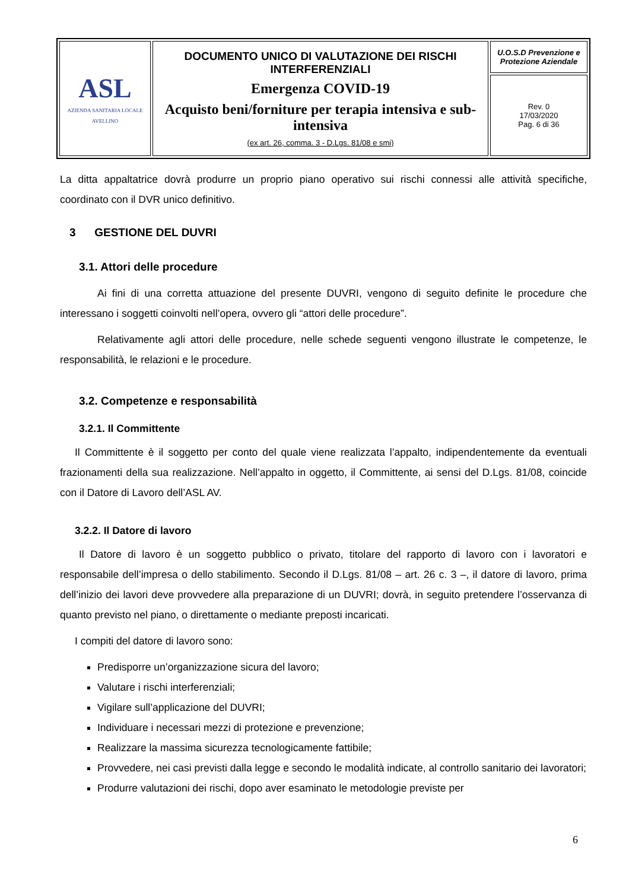| ASL AZIENDA SANITARIA LOCALE AVELLINO | DOCUMENTO UNICO DI VALUTAZIONE DEI RISCHI INTERFERENZIALI Emergenza COVID-19 Acquisto beni/forniture per terapia intensiva e sub-intensiva (ex art. 26, comma. 3 - D.Lgs. 81/08 e smi) | U.O.S.D Prevenzione e Protezione Aziendale |
| | | Rev. 0 17/03/2020 Pag. 6 di 36 |
La ditta appaltatrice dovrà produrre un proprio piano operativo sui rischi connessi alle attività specifiche, coordinato con il DVR unico definitivo.
3 GESTIONE DEL DUVRI
3.1. Attori delle procedure
Ai fini di una corretta attuazione del presente DUVRI, vengono di seguito definite le procedure che interessano i soggetti coinvolti nell’opera, ovvero gli “attori delle procedure”.
Relativamente agli attori delle procedure, nelle schede seguenti vengono illustrate le competenze, le responsabilità, le relazioni e le procedure.
3.2. Competenze e responsabilità
3.2.1. Il Committente
Il Committente è il soggetto per conto del quale viene realizzata l’appalto, indipendentemente da eventuali frazionamenti della sua realizzazione. Nell’appalto in oggetto, il Committente, ai sensi del D.Lgs. 81/08, coincide con il Datore di Lavoro dell’ASL AV.
3.2.2. Il Datore di lavoro
Il Datore di lavoro è un soggetto pubblico o privato, titolare del rapporto di lavoro con i lavoratori e responsabile dell’impresa o dello stabilimento. Secondo il D.Lgs. 81/08 – art. 26 c. 3 –, il datore di lavoro, prima dell’inizio dei lavori deve provvedere alla preparazione di un DUVRI; dovrà, in seguito pretendere l’osservanza di quanto previsto nel piano, o direttamente o mediante preposti incaricati.
I compiti del datore di lavoro sono:
Predisporre un’organizzazione sicura del lavoro;
Valutare i rischi interferenziali;
Vigilare sull’applicazione del DUVRI;
Individuare i necessari mezzi di protezione e prevenzione;
Realizzare la massima sicurezza tecnologicamente fattibile;
Provvedere, nei casi previsti dalla legge e secondo le modalità indicate, al controllo sanitario dei lavoratori;
Produrre valutazioni dei rischi, dopo aver esaminato le metodologie previste per
6